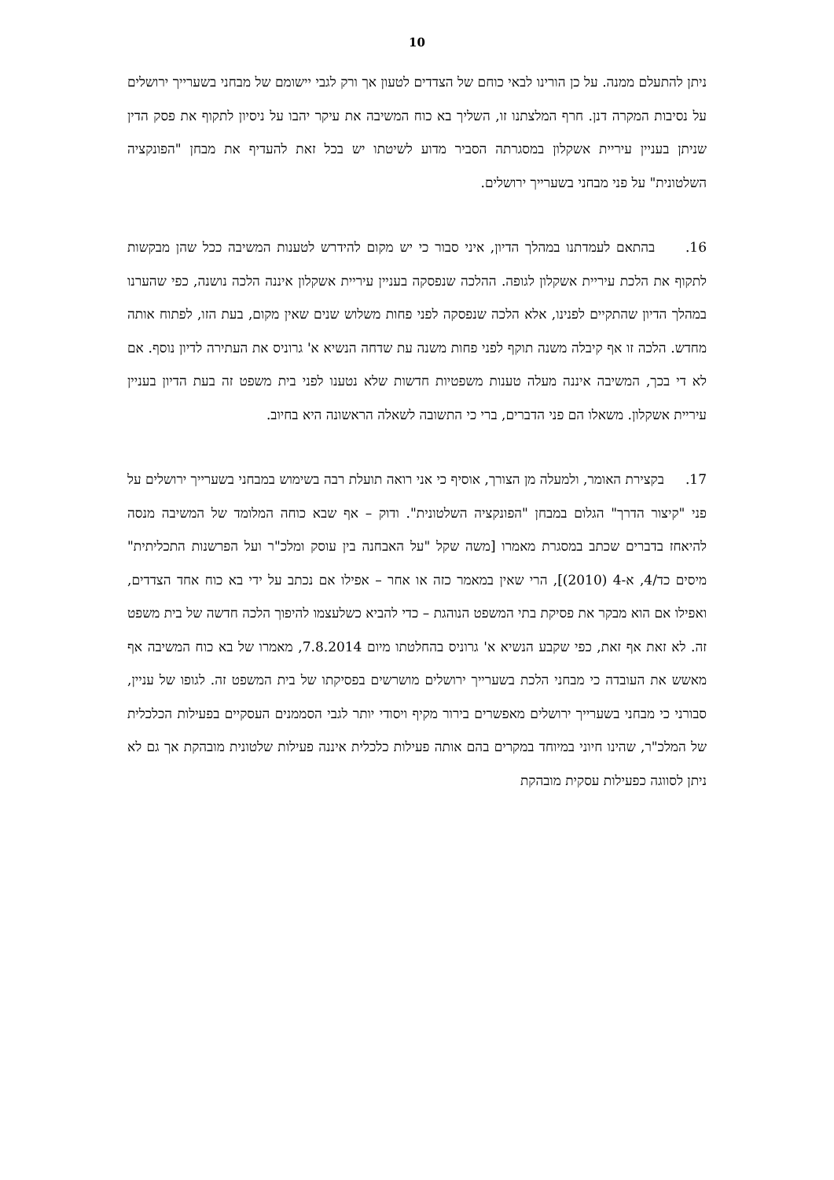10
ניתן להתעלם ממנה. על כן הורינו לבאי כוחם של הצדדים לטעון אך ורק לגבי יישומם של מבחני בשערייך ירושלים על נסיבות המקרה דנן. חרף המלצתנו זו, השליך בא כוח המשיבה את עיקר יהבו על ניסיון לתקוף את פסק הדין שניתן בעניין עיריית אשקלון במסגרתה הסביר מדוע לשיטתו יש בכל זאת להעדיף את מבחן "הפונקציה השלטונית" על פני מבחני בשערייך ירושלים.
16. בהתאם לעמדתנו במהלך הדיון, איני סבור כי יש מקום להידרש לטענות המשיבה ככל שהן מבקשות לתקוף את הלכת עיריית אשקלון לגופה. ההלכה שנפסקה בעניין עיריית אשקלון איננה הלכה נושנה, כפי שהערנו במהלך הדיון שהתקיים לפנינו, אלא הלכה שנפסקה לפני פחות משלוש שנים שאין מקום, בעת הזו, לפתוח אותה מחדש. הלכה זו אף קיבלה משנה תוקף לפני פחות משנה עת שדחה הנשיא א' גרוניס את העתירה לדיון נוסף. אם לא די בכך, המשיבה איננה מעלה טענות משפטיות חדשות שלא נטענו לפני בית משפט זה בעת הדיון בעניין עיריית אשקלון. משאלו הם פני הדברים, ברי כי התשובה לשאלה הראשונה היא בחיוב.
17. בקצירת האומר, ולמעלה מן הצורך, אוסיף כי אני רואה תועלת רבה בשימוש במבחני בשערייך ירושלים על פני "קיצור הדרך" הגלום במבחן "הפונקציה השלטונית". ודוק – אף שבא כוחה המלומד של המשיבה מנסה להיאחז בדברים שכתב במסגרת מאמרו [משה שקל "על האבחנה בין עוסק ומלכ"ר ועל הפרשנות התכליתית" מיסים כד/4, א-4 (2010)], הרי שאין במאמר כזה או אחר – אפילו אם נכתב על ידי בא כוח אחד הצדדים, ואפילו אם הוא מבקר את פסיקת בתי המשפט הנוהגת – כדי להביא כשלעצמו להיפוך הלכה חדשה של בית משפט זה. לא זאת אף זאת, כפי שקבע הנשיא א' גרוניס בהחלטתו מיום 7.8.2014, מאמרו של בא כוח המשיבה אף מאשש את העובדה כי מבחני הלכת בשערייך ירושלים מושרשים בפסיקתו של בית המשפט זה. לגופו של עניין, סבורני כי מבחני בשערייך ירושלים מאפשרים בירור מקיף ויסודי יותר לגבי הסממנים העסקיים בפעילות הכלכלית של המלכ"ר, שהינו חיוני במיוחד במקרים בהם אותה פעילות כלכלית איננה פעילות שלטונית מובהקת אך גם לא ניתן לסווגה כפעילות עסקית מובהקת